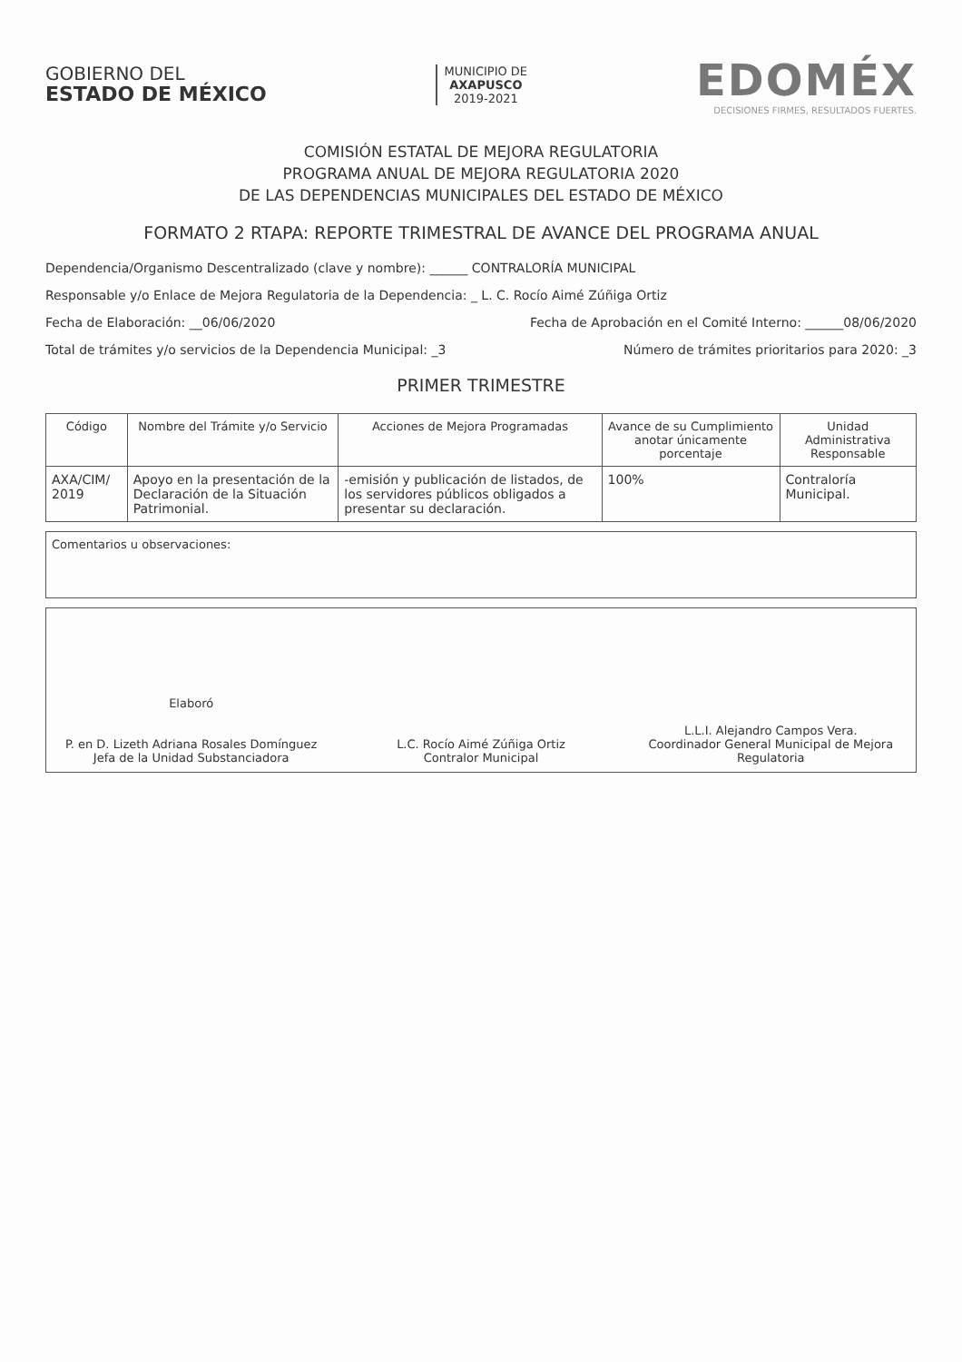GOBIERNO DEL
ESTADO DE MÉXICO
MUNICIPIO DE
AXAPUSCO
2019-2021
EDOMÉX
DECISIONES FIRMES, RESULTADOS FUERTES.
COMISIÓN ESTATAL DE MEJORA REGULATORIA
PROGRAMA ANUAL DE MEJORA REGULATORIA 2020
DE LAS DEPENDENCIAS MUNICIPALES DEL ESTADO DE MÉXICO
FORMATO 2 RTAPA: REPORTE TRIMESTRAL DE AVANCE DEL PROGRAMA ANUAL
Dependencia/Organismo Descentralizado (clave y nombre): ______ CONTRALORÍA MUNICIPAL
Responsable y/o Enlace de Mejora Regulatoria de la Dependencia: _ L. C. Rocío Aimé Zúñiga Ortiz
Fecha de Elaboración: __06/06/2020 Fecha de Aprobación en el Comité Interno: ______08/06/2020
Total de trámites y/o servicios de la Dependencia Municipal: _3 Número de trámites prioritarios para 2020: _3
PRIMER TRIMESTRE
| Código | Nombre del Trámite y/o Servicio | Acciones de Mejora Programadas | Avance de su Cumplimiento anotar únicamente porcentaje | Unidad Administrativa Responsable |
| --- | --- | --- | --- | --- |
| AXA/CIM/ 2019 | Apoyo en la presentación de la Declaración de la Situación Patrimonial. | -emisión y publicación de listados, de los servidores públicos obligados a presentar su declaración. | 100% | Contraloría Municipal. |
Comentarios u observaciones:
Elaboró
P. en D. Lizeth Adriana Rosales Domínguez
Jefa de la Unidad Substanciadora
L.C. Rocío Aimé Zúñiga Ortiz
Contralor Municipal
L.L.I. Alejandro Campos Vera.
Coordinador General Municipal de Mejora Regulatoria